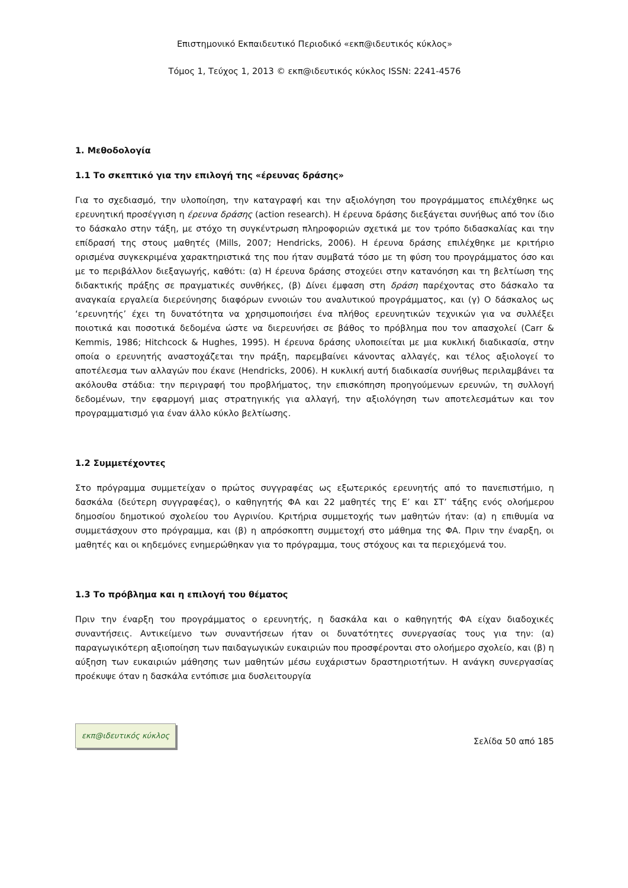Επιστημονικό Εκπαιδευτικό Περιοδικό «εκπ@ιδευτικός κύκλος»
Τόμος 1, Τεύχος 1, 2013 © εκπ@ιδευτικός κύκλος ISSN: 2241-4576
1. Μεθοδολογία
1.1 Το σκεπτικό για την επιλογή της «έρευνας δράσης»
Για το σχεδιασμό, την υλοποίηση, την καταγραφή και την αξιολόγηση του προγράμματος επιλέχθηκε ως ερευνητική προσέγγιση η έρευνα δράσης (action research). Η έρευνα δράσης διεξάγεται συνήθως από τον ίδιο το δάσκαλο στην τάξη, με στόχο τη συγκέντρωση πληροφοριών σχετικά με τον τρόπο διδασκαλίας και την επίδρασή της στους μαθητές (Mills, 2007; Hendricks, 2006). Η έρευνα δράσης επιλέχθηκε με κριτήριο ορισμένα συγκεκριμένα χαρακτηριστικά της που ήταν συμβατά τόσο με τη φύση του προγράμματος όσο και με το περιβάλλον διεξαγωγής, καθότι: (α) Η έρευνα δράσης στοχεύει στην κατανόηση και τη βελτίωση της διδακτικής πράξης σε πραγματικές συνθήκες, (β) Δίνει έμφαση στη δράση παρέχοντας στο δάσκαλο τα αναγκαία εργαλεία διερεύνησης διαφόρων εννοιών του αναλυτικού προγράμματος, και (γ) Ο δάσκαλος ως ‘ερευνητής’ έχει τη δυνατότητα να χρησιμοποιήσει ένα πλήθος ερευνητικών τεχνικών για να συλλέξει ποιοτικά και ποσοτικά δεδομένα ώστε να διερευνήσει σε βάθος το πρόβλημα που τον απασχολεί (Carr & Kemmis, 1986; Hitchcock & Hughes, 1995). Η έρευνα δράσης υλοποιείται με μια κυκλική διαδικασία, στην οποία ο ερευνητής αναστοχάζεται την πράξη, παρεμβαίνει κάνοντας αλλαγές, και τέλος αξιολογεί το αποτέλεσμα των αλλαγών που έκανε (Hendricks, 2006). Η κυκλική αυτή διαδικασία συνήθως περιλαμβάνει τα ακόλουθα στάδια: την περιγραφή του προβλήματος, την επισκόπηση προηγούμενων ερευνών, τη συλλογή δεδομένων, την εφαρμογή μιας στρατηγικής για αλλαγή, την αξιολόγηση των αποτελεσμάτων και τον προγραμματισμό για έναν άλλο κύκλο βελτίωσης.
1.2 Συμμετέχοντες
Στο πρόγραμμα συμμετείχαν ο πρώτος συγγραφέας ως εξωτερικός ερευνητής από το πανεπιστήμιο, η δασκάλα (δεύτερη συγγραφέας), ο καθηγητής ΦΑ και 22 μαθητές της Ε’ και ΣΤ’ τάξης ενός ολοήμερου δημοσίου δημοτικού σχολείου του Αγρινίου. Κριτήρια συμμετοχής των μαθητών ήταν: (α) η επιθυμία να συμμετάσχουν στο πρόγραμμα, και (β) η απρόσκοπτη συμμετοχή στο μάθημα της ΦΑ. Πριν την έναρξη, οι μαθητές και οι κηδεμόνες ενημερώθηκαν για το πρόγραμμα, τους στόχους και τα περιεχόμενά του.
1.3 Το πρόβλημα και η επιλογή του θέματος
Πριν την έναρξη του προγράμματος ο ερευνητής, η δασκάλα και ο καθηγητής ΦΑ είχαν διαδοχικές συναντήσεις. Αντικείμενο των συναντήσεων ήταν οι δυνατότητες συνεργασίας τους για την: (α) παραγωγικότερη αξιοποίηση των παιδαγωγικών ευκαιριών που προσφέρονται στο ολοήμερο σχολείο, και (β) η αύξηση των ευκαιριών μάθησης των μαθητών μέσω ευχάριστων δραστηριοτήτων. Η ανάγκη συνεργασίας προέκυψε όταν η δασκάλα εντόπισε μια δυσλειτουργία
εκπ@ιδευτικός κύκλος
Σελίδα 50 από 185